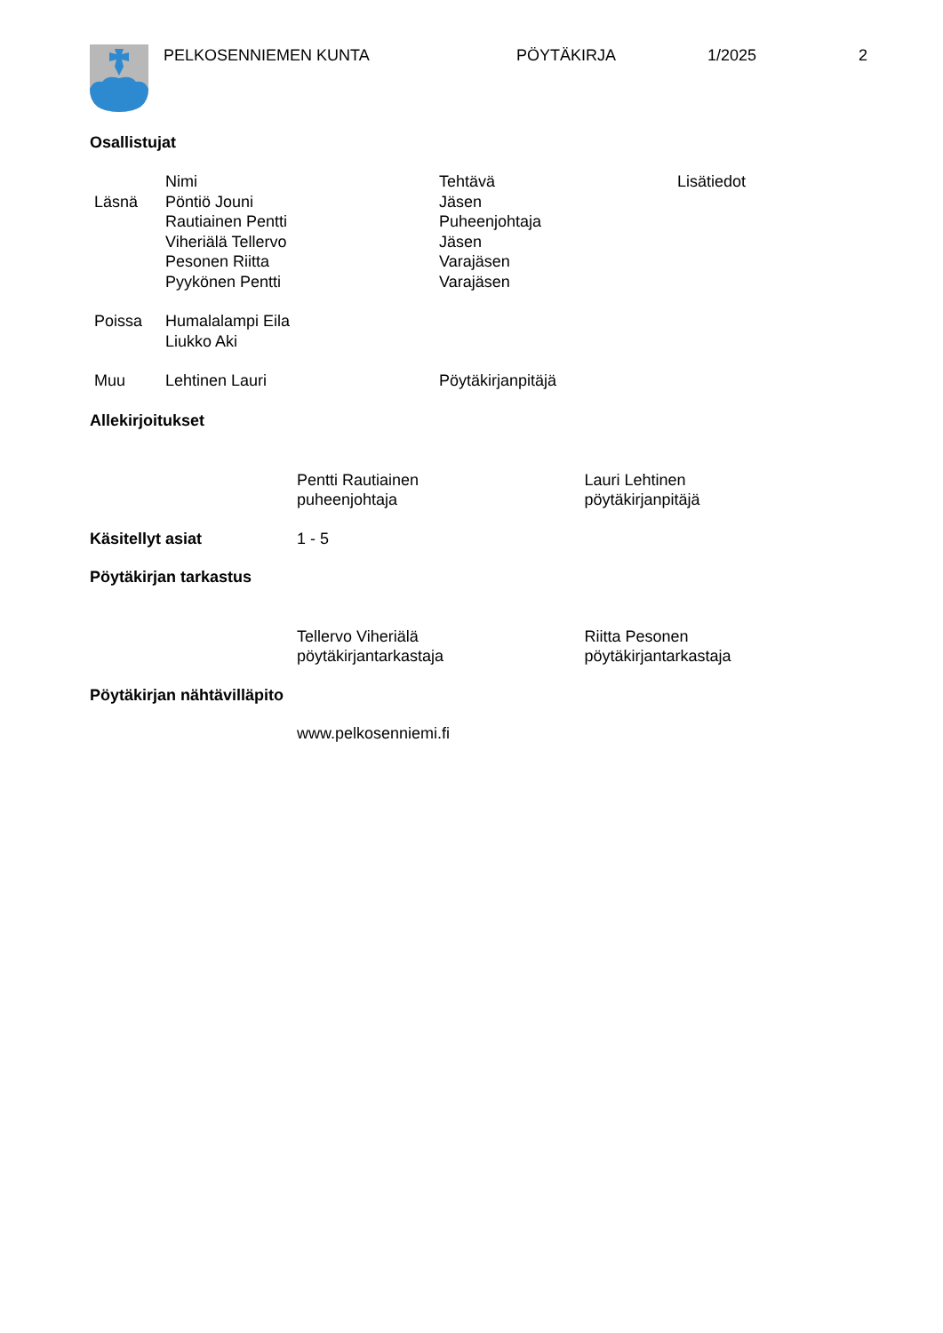PELKOSENNIEMEN KUNTA PÖYTÄKIRJA 1/2025 2
Osallistujat
| | Nimi | Tehtävä | Lisätiedot |
| Läsnä | Pöntiö Jouni | Jäsen | |
| | Rautiainen Pentti | Puheenjohtaja | |
| | Viheriälä Tellervo | Jäsen | |
| | Pesonen Riitta | Varajäsen | |
| | Pyykönen Pentti | Varajäsen | |
| Poissa | Humalalampi Eila | | |
| | Liukko Aki | | |
| Muu | Lehtinen Lauri | Pöytäkirjanpitäjä | |
Allekirjoitukset
Pentti Rautiainen
puheenjohtaja
Lauri Lehtinen
pöytäkirjanpitäjä
Käsitellyt asiat 1 - 5
Pöytäkirjan tarkastus
Tellervo Viheriälä
pöytäkirjantarkastaja
Riitta Pesonen
pöytäkirjantarkastaja
Pöytäkirjan nähtävilläpito
www.pelkosenniemi.fi